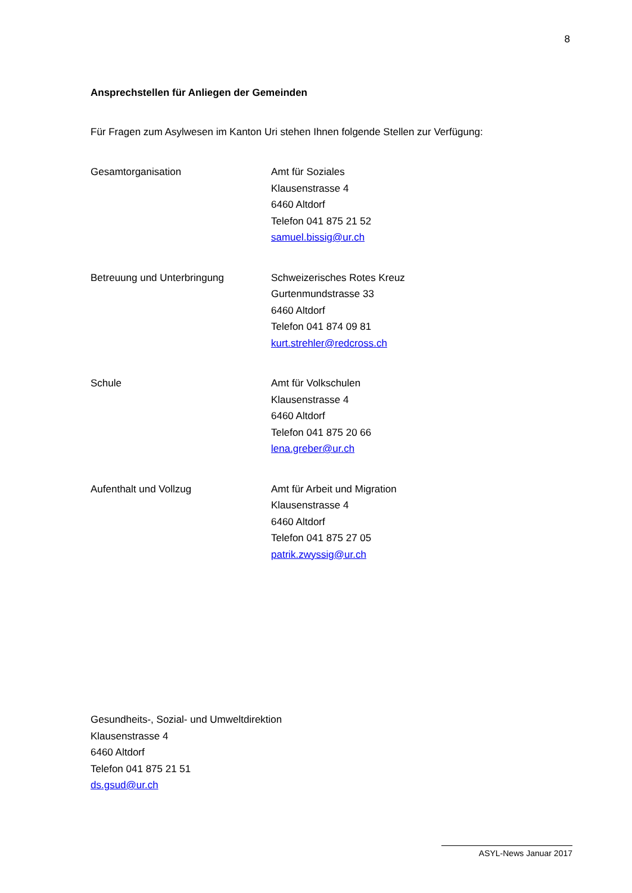8
Ansprechstellen für Anliegen der Gemeinden
Für Fragen zum Asylwesen im Kanton Uri stehen Ihnen folgende Stellen zur Verfügung:
Gesamtorganisation Amt für Soziales
Klausenstrasse 4
6460 Altdorf
Telefon 041 875 21 52
samuel.bissig@ur.ch
Betreuung und Unterbringung Schweizerisches Rotes Kreuz
Gurtenmundstrasse 33
6460 Altdorf
Telefon 041 874 09 81
kurt.strehler@redcross.ch
Schule Amt für Volkschulen
Klausenstrasse 4
6460 Altdorf
Telefon 041 875 20 66
lena.greber@ur.ch
Aufenthalt und Vollzug Amt für Arbeit und Migration
Klausenstrasse 4
6460 Altdorf
Telefon 041 875 27 05
patrik.zwyssig@ur.ch
Gesundheits-, Sozial- und Umweltdirektion
Klausenstrasse 4
6460 Altdorf
Telefon 041 875 21 51
ds.gsud@ur.ch
ASYL-News Januar 2017